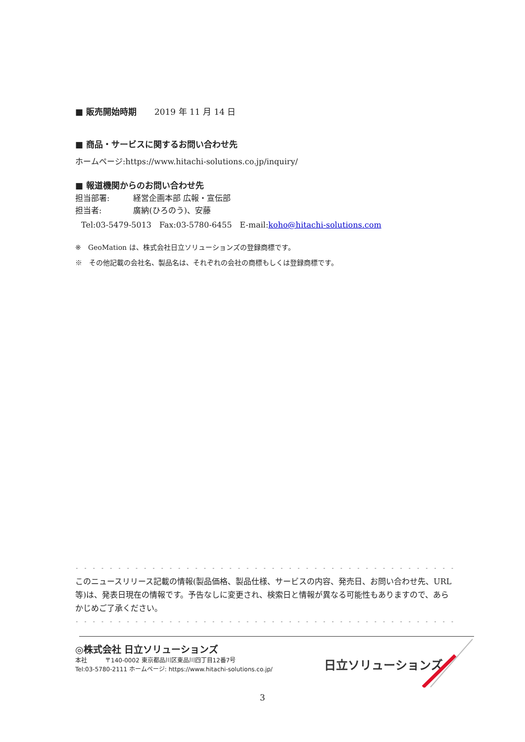■ 販売開始時期 2019 年 11 月 14 日
■ 商品・サービスに関するお問い合わせ先
ホームページ:https://www.hitachi-solutions.co.jp/inquiry/
■ 報道機関からのお問い合わせ先
担当部署:　　　経営企画本部 広報・宣伝部
担当者:　　　　廣納(ひろのう)、安藤
Tel:03-5479-5013　Fax:03-5780-6455　E-mail:koho@hitachi-solutions.com
※　GeoMation は、株式会社日立ソリューションズの登録商標です。
※　その他記載の会社名、製品名は、それぞれの会社の商標もしくは登録商標です。
- - - - - - - - - - - - - - - - - - - - - - - - - - - - - - - - - - - - - - - - - - - - - - - - - - - - - - - - - - - - - - - - - - -
このニュースリリース記載の情報(製品価格、製品仕様、サービスの内容、発売日、お問い合わせ先、URL等)は、発表日現在の情報です。予告なしに変更され、検索日と情報が異なる可能性もありますので、あらかじめご了承ください。
- - - - - - - - - - - - - - - - - - - - - - - - - - - - - - - - - - - - - - - - - - - - - - - - - - - - - - - - - - - - - - - - - - -
◎株式会社 日立ソリューションズ
本社　　　〒140-0002 東京都品川区東品川四丁目12番7号
Tel:03-5780-2111 ホームページ: https://www.hitachi-solutions.co.jp/
日立ソリューションズ
3